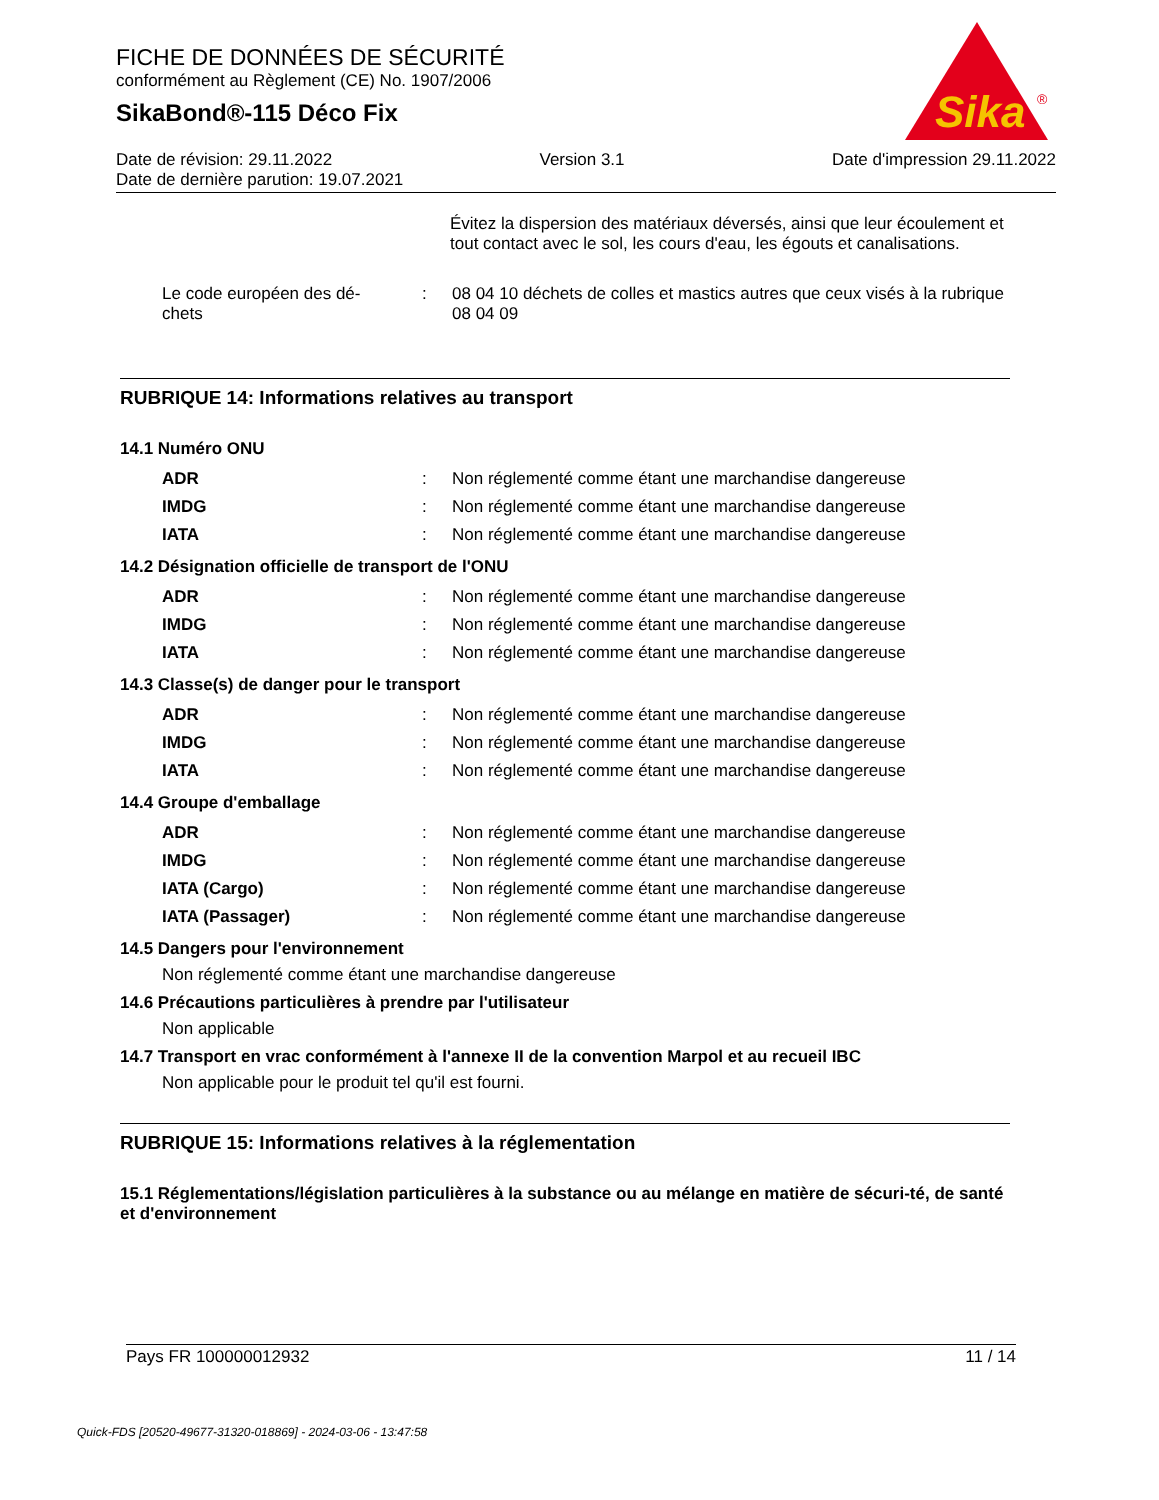FICHE DE DONNÉES DE SÉCURITÉ
conformément au Règlement (CE) No. 1907/2006
SikaBond®-115 Déco Fix
Sika
®
Date de révision: 29.11.2022 Version 3.1 Date d'impression 29.11.2022
Date de dernière parution: 19.07.2021
Évitez la dispersion des matériaux déversés, ainsi que leur écoulement et tout contact avec le sol, les cours d'eau, les égouts et canalisations.
| Le code européen des dé- chets | : | 08 04 10 déchets de colles et mastics autres que ceux visés à la rubrique 08 04 09 |
RUBRIQUE 14: Informations relatives au transport
14.1 Numéro ONU
| ADR | : | Non réglementé comme étant une marchandise dangereuse |
| IMDG | : | Non réglementé comme étant une marchandise dangereuse |
| IATA | : | Non réglementé comme étant une marchandise dangereuse |
14.2 Désignation officielle de transport de l'ONU
| ADR | : | Non réglementé comme étant une marchandise dangereuse |
| IMDG | : | Non réglementé comme étant une marchandise dangereuse |
| IATA | : | Non réglementé comme étant une marchandise dangereuse |
14.3 Classe(s) de danger pour le transport
| ADR | : | Non réglementé comme étant une marchandise dangereuse |
| IMDG | : | Non réglementé comme étant une marchandise dangereuse |
| IATA | : | Non réglementé comme étant une marchandise dangereuse |
14.4 Groupe d'emballage
| ADR | : | Non réglementé comme étant une marchandise dangereuse |
| IMDG | : | Non réglementé comme étant une marchandise dangereuse |
| IATA (Cargo) | : | Non réglementé comme étant une marchandise dangereuse |
| IATA (Passager) | : | Non réglementé comme étant une marchandise dangereuse |
14.5 Dangers pour l'environnement
Non réglementé comme étant une marchandise dangereuse
14.6 Précautions particulières à prendre par l'utilisateur
Non applicable
14.7 Transport en vrac conformément à l'annexe II de la convention Marpol et au recueil IBC
Non applicable pour le produit tel qu'il est fourni.
RUBRIQUE 15: Informations relatives à la réglementation
15.1 Réglementations/législation particulières à la substance ou au mélange en matière de sécuri-té, de santé et d'environnement
Pays FR 100000012932 11 / 14
Quick-FDS [20520-49677-31320-018869] - 2024-03-06 - 13:47:58